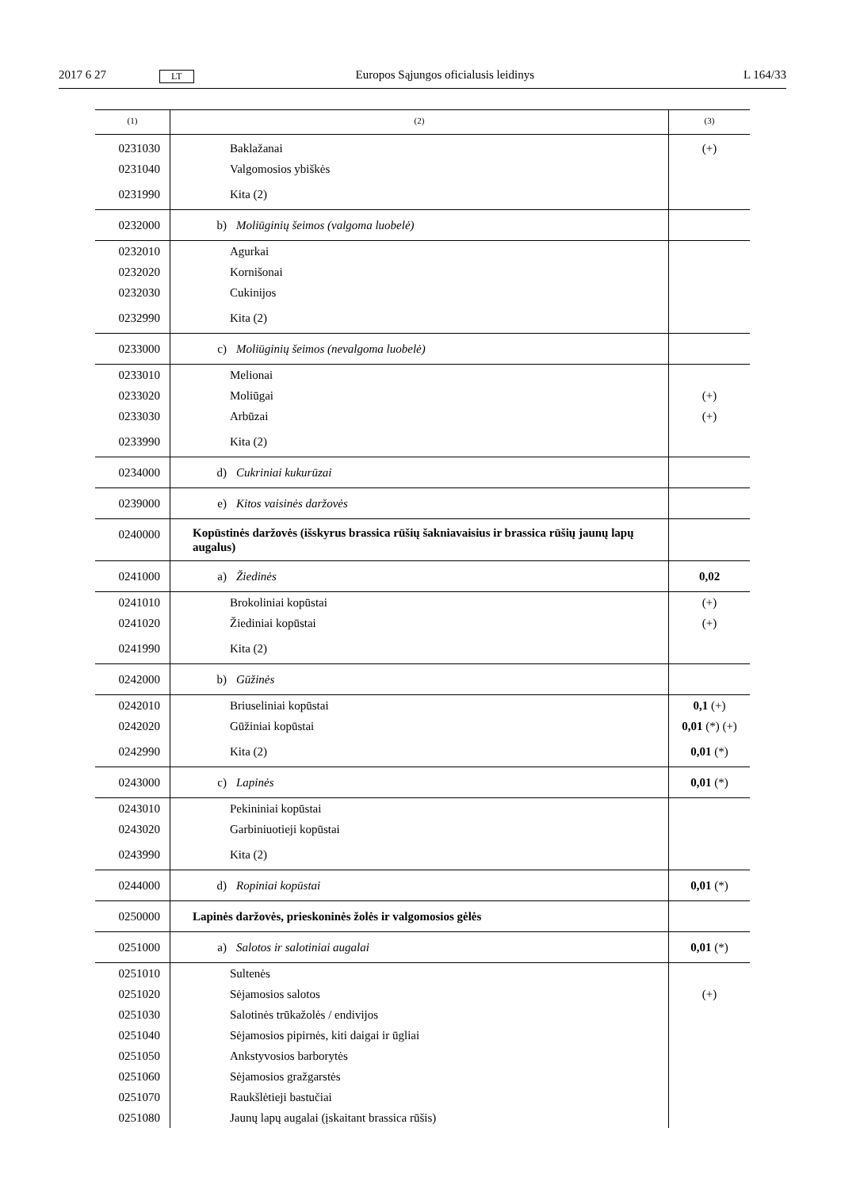2017 6 27 LT Europos Sąjungos oficialusis leidinys L 164/33
| (1) | (2) | (3) |
| --- | --- | --- |
| 0231030 | Baklažanai | (+) |
| 0231040 | Valgomosios ybiškės | |
| 0231990 | Kita (2) | |
| 0232000 | b) Moliūginių šeimos (valgoma luobelė) | |
| 0232010 | Agurkai | |
| 0232020 | Kornišonai | |
| 0232030 | Cukinijos | |
| 0232990 | Kita (2) | |
| 0233000 | c) Moliūginių šeimos (nevalgoma luobelė) | |
| 0233010 | Melionai | |
| 0233020 | Moliūgai | (+) |
| 0233030 | Arbūzai | (+) |
| 0233990 | Kita (2) | |
| 0234000 | d) Cukriniai kukurūzai | |
| 0239000 | e) Kitos vaisinės daržovės | |
| 0240000 | Kopūstinės daržovės (išskyrus brassica rūšių šakniavaisius ir brassica rūšių jaunų lapų augalus) | |
| 0241000 | a) Žiedinės | 0,02 |
| 0241010 | Brokoliniai kopūstai | (+) |
| 0241020 | Žiediniai kopūstai | (+) |
| 0241990 | Kita (2) | |
| 0242000 | b) Gūžinės | |
| 0242010 | Briuseliniai kopūstai | 0,1 (+) |
| 0242020 | Gūžiniai kopūstai | 0,01 (*) (+) |
| 0242990 | Kita (2) | 0,01 (*) |
| 0243000 | c) Lapinės | 0,01 (*) |
| 0243010 | Pekininiai kopūstai | |
| 0243020 | Garbiniuotieji kopūstai | |
| 0243990 | Kita (2) | |
| 0244000 | d) Ropiniai kopūstai | 0,01 (*) |
| 0250000 | Lapinės daržovės, prieskoninės žolės ir valgomosios gėlės | |
| 0251000 | a) Salotos ir salotiniai augalai | 0,01 (*) |
| 0251010 | Sultenės | |
| 0251020 | Sėjamosios salotos | (+) |
| 0251030 | Salotinės trūkažolės / endivijos | |
| 0251040 | Sėjamosios pipirnės, kiti daigai ir ūgliai | |
| 0251050 | Ankstyvosios barborytės | |
| 0251060 | Sėjamosios gražgarstės | |
| 0251070 | Raukšlėtieji bastučiai | |
| 0251080 | Jaunų lapų augalai (įskaitant brassica rūšis) | |